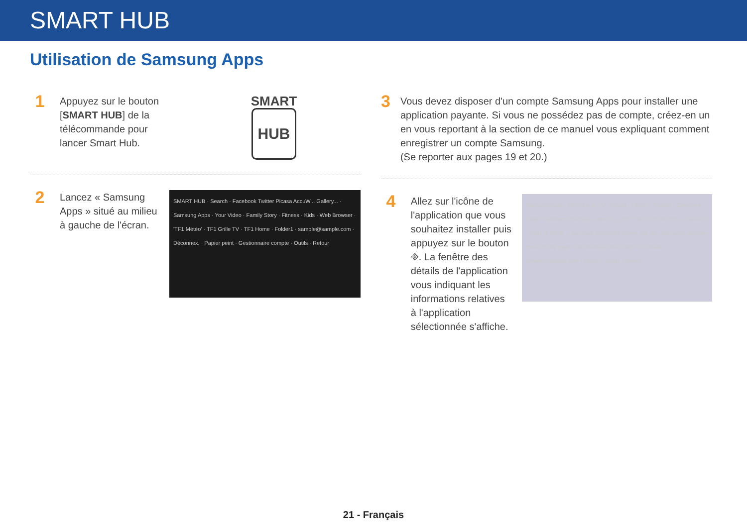SMART HUB
Utilisation de Samsung Apps
1
Appuyez sur le bouton [SMART HUB] de la télécommande pour lancer Smart Hub.
SMART
HUB
2
Lancez « Samsung Apps » situé au milieu à gauche de l'écran.
SMART HUB · Search · Facebook Twitter Picasa AccuW... Gallery... · Samsung Apps · Your Video · Family Story · Fitness · Kids · Web Browser · 'TF1 Météo' · TF1 Grille TV · TF1 Home · Folder1 · sample@sample.com · Déconnex. · Papier peint · Gestionnaire compte · Outils · Retour
3
Vous devez disposer d'un compte Samsung Apps pour installer une application payante. Si vous ne possédez pas de compte, créez-en un en vous reportant à la section de ce manuel vous expliquant comment enregistrer un compte Samsung.
(Se reporter aux pages 19 et 20.)
4
Allez sur l'icône de l'application que vous souhaitez installer puis appuyez sur le bouton ⎆. La fenêtre des détails de l'application vous indiquant les informations relatives à l'application sélectionnée s'affiche.
Samsung Apps · YouTube on TV · Gratuit · Téléch. · Partag. · Catégorie : Video · Vendeur: YouTube · version : 1.037 · MAJ : 2012/02/06 · Classé : 0 · Taille: 3.66MB · Lean back and watch videos you like, and easily discover more on any topic · Util. mémoire 183.17MB / 217.80MB · sample@sample.com · Décon. · Outils · Retour
21 - Français